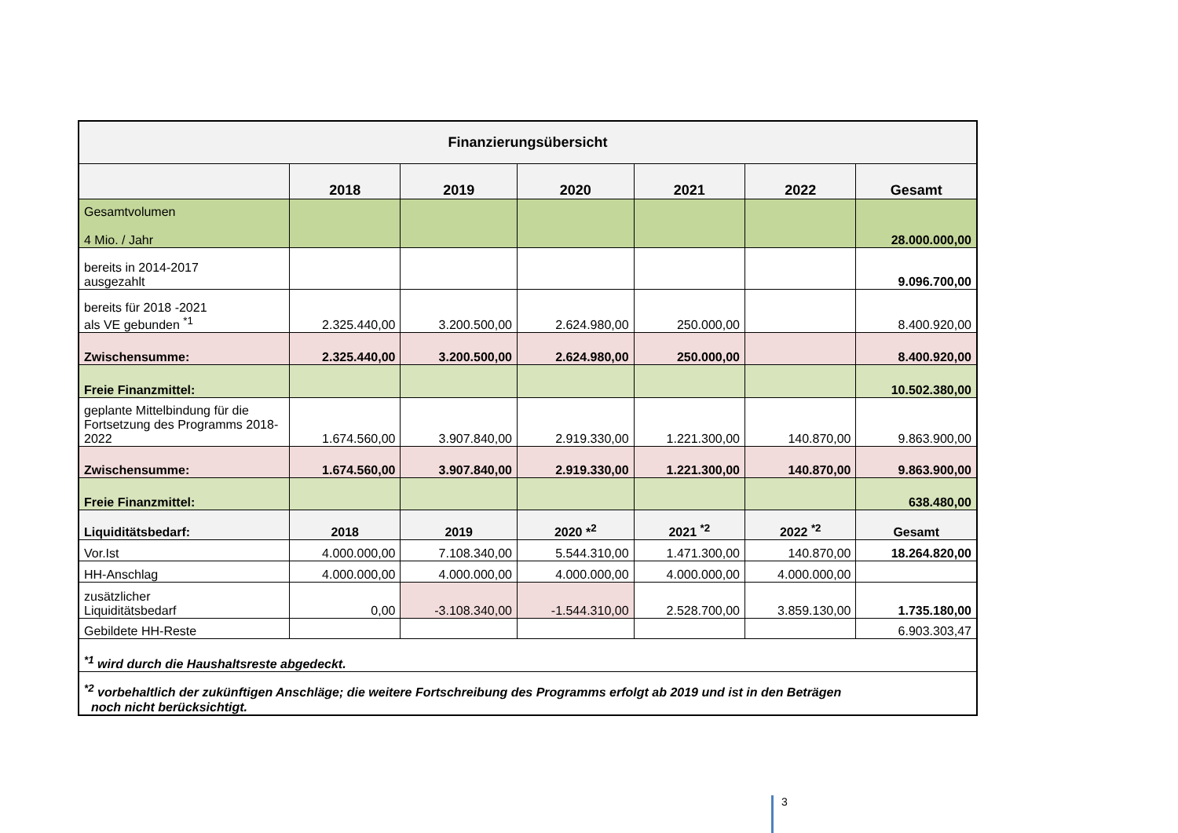| Finanzierungsübersicht | | | | | | |
| --- | --- | --- | --- | --- | --- | --- |
| | 2018 | 2019 | 2020 | 2021 | 2022 | Gesamt |
| Gesamtvolumen 4 Mio. / Jahr | | | | | | 28.000.000,00 |
| bereits in 2014-2017 ausgezahlt | | | | | | 9.096.700,00 |
| bereits für 2018 -2021 als VE gebunden <sup>*1</sup> | 2.325.440,00 | 3.200.500,00 | 2.624.980,00 | 250.000,00 | | 8.400.920,00 |
| Zwischensumme: | 2.325.440,00 | 3.200.500,00 | 2.624.980,00 | 250.000,00 | | 8.400.920,00 |
| Freie Finanzmittel: | | | | | | 10.502.380,00 |
| geplante Mittelbindung für die Fortsetzung des Programms 2018-2022 | 1.674.560,00 | 3.907.840,00 | 2.919.330,00 | 1.221.300,00 | 140.870,00 | 9.863.900,00 |
| Zwischensumme: | 1.674.560,00 | 3.907.840,00 | 2.919.330,00 | 1.221.300,00 | 140.870,00 | 9.863.900,00 |
| Freie Finanzmittel: | | | | | | 638.480,00 |
| Liquiditätsbedarf: | 2018 | 2019 | 2020 *<sup>2</sup> | 2021 <sup>*2</sup> | 2022 <sup>*2</sup> | Gesamt |
| Vor.Ist | 4.000.000,00 | 7.108.340,00 | 5.544.310,00 | 1.471.300,00 | 140.870,00 | 18.264.820,00 |
| HH-Anschlag | 4.000.000,00 | 4.000.000,00 | 4.000.000,00 | 4.000.000,00 | 4.000.000,00 | |
| zusätzlicher Liquiditätsbedarf | 0,00 | -3.108.340,00 | -1.544.310,00 | 2.528.700,00 | 3.859.130,00 | 1.735.180,00 |
| Gebildete HH-Reste | | | | | | 6.903.303,47 |
| <sup>*1</sup> wird durch die Haushaltsreste abgedeckt. | | | | | | |
| <sup>*2</sup> vorbehaltlich der zukünftigen Anschläge; die weitere Fortschreibung des Programms erfolgt ab 2019 und ist in den Beträgen noch nicht berücksichtigt. | | | | | | |
3